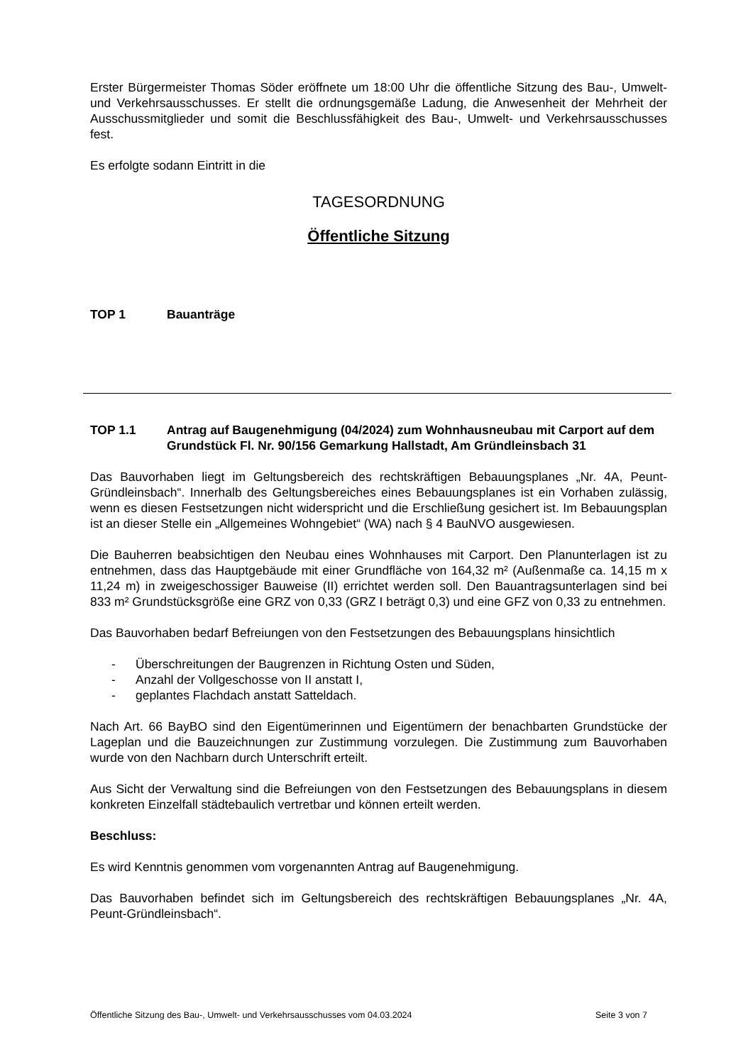Erster Bürgermeister Thomas Söder eröffnete um 18:00 Uhr die öffentliche Sitzung des Bau-, Umwelt- und Verkehrsausschusses. Er stellt die ordnungsgemäße Ladung, die Anwesenheit der Mehrheit der Ausschussmitglieder und somit die Beschlussfähigkeit des Bau-, Umwelt- und Verkehrsausschusses fest.
Es erfolgte sodann Eintritt in die
TAGESORDNUNG
Öffentliche Sitzung
TOP 1 Bauanträge
TOP 1.1 Antrag auf Baugenehmigung (04/2024) zum Wohnhausneubau mit Carport auf dem Grundstück Fl. Nr. 90/156 Gemarkung Hallstadt, Am Gründleinsbach 31
Das Bauvorhaben liegt im Geltungsbereich des rechtskräftigen Bebauungsplanes „Nr. 4A, Peunt-Gründleinsbach“. Innerhalb des Geltungsbereiches eines Bebauungsplanes ist ein Vorhaben zulässig, wenn es diesen Festsetzungen nicht widerspricht und die Erschließung gesichert ist. Im Bebauungsplan ist an dieser Stelle ein „Allgemeines Wohngebiet“ (WA) nach § 4 BauNVO ausgewiesen.
Die Bauherren beabsichtigen den Neubau eines Wohnhauses mit Carport. Den Planunterlagen ist zu entnehmen, dass das Hauptgebäude mit einer Grundfläche von 164,32 m² (Außenmaße ca. 14,15 m x 11,24 m) in zweigeschossiger Bauweise (II) errichtet werden soll. Den Bauantragsunterlagen sind bei 833 m² Grundstücksgröße eine GRZ von 0,33 (GRZ I beträgt 0,3) und eine GFZ von 0,33 zu entnehmen.
Das Bauvorhaben bedarf Befreiungen von den Festsetzungen des Bebauungsplans hinsichtlich
- Überschreitungen der Baugrenzen in Richtung Osten und Süden,
- Anzahl der Vollgeschosse von II anstatt I,
- geplantes Flachdach anstatt Satteldach.
Nach Art. 66 BayBO sind den Eigentümerinnen und Eigentümern der benachbarten Grundstücke der Lageplan und die Bauzeichnungen zur Zustimmung vorzulegen. Die Zustimmung zum Bauvorhaben wurde von den Nachbarn durch Unterschrift erteilt.
Aus Sicht der Verwaltung sind die Befreiungen von den Festsetzungen des Bebauungsplans in diesem konkreten Einzelfall städtebaulich vertretbar und können erteilt werden.
Beschluss:
Es wird Kenntnis genommen vom vorgenannten Antrag auf Baugenehmigung.
Das Bauvorhaben befindet sich im Geltungsbereich des rechtskräftigen Bebauungsplanes „Nr. 4A, Peunt-Gründleinsbach“.
Öffentliche Sitzung des Bau-, Umwelt- und Verkehrsausschusses vom 04.03.2024 Seite 3 von 7